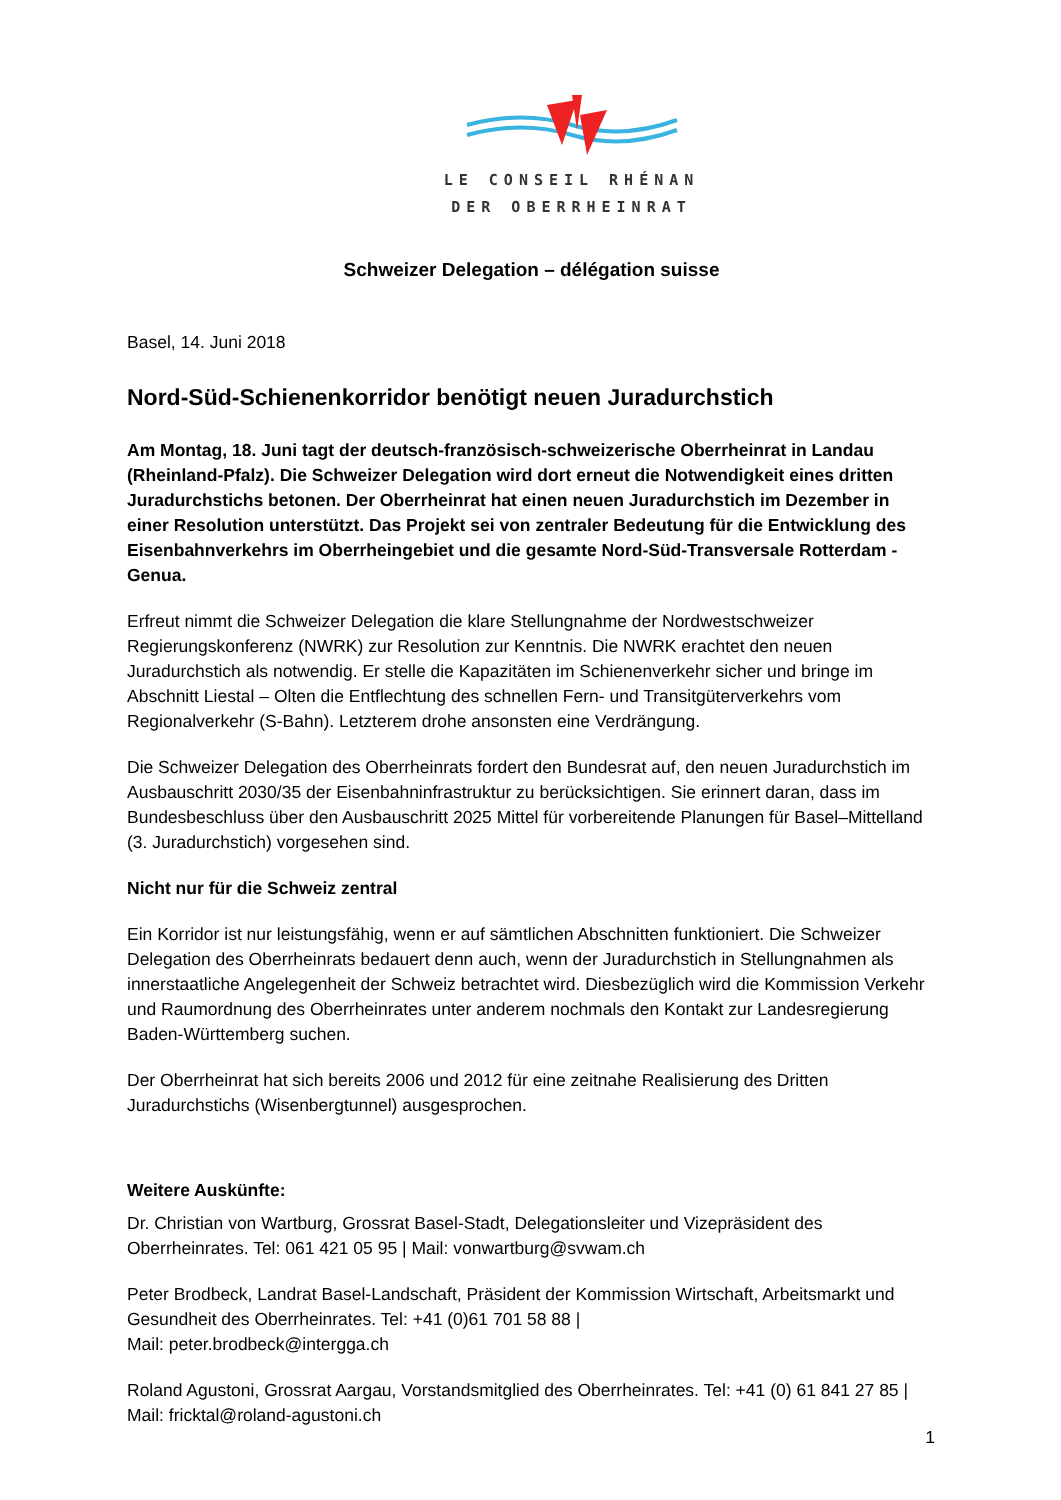LE CONSEIL RHÉNAN
DER OBERRHEINRAT
Schweizer Delegation – délégation suisse
Basel, 14. Juni 2018
Nord-Süd-Schienenkorridor benötigt neuen Juradurchstich
Am Montag, 18. Juni tagt der deutsch-französisch-schweizerische Oberrheinrat in Landau (Rheinland-Pfalz). Die Schweizer Delegation wird dort erneut die Notwendigkeit eines dritten Juradurchstichs betonen. Der Oberrheinrat hat einen neuen Juradurchstich im Dezember in einer Resolution unterstützt. Das Projekt sei von zentraler Bedeutung für die Entwicklung des Eisenbahnverkehrs im Oberrheingebiet und die gesamte Nord-Süd-Transversale Rotterdam - Genua.
Erfreut nimmt die Schweizer Delegation die klare Stellungnahme der Nordwestschweizer Regierungskonferenz (NWRK) zur Resolution zur Kenntnis. Die NWRK erachtet den neuen Juradurchstich als notwendig. Er stelle die Kapazitäten im Schienenverkehr sicher und bringe im Abschnitt Liestal – Olten die Entflechtung des schnellen Fern- und Transitgüterverkehrs vom Regionalverkehr (S-Bahn). Letzterem drohe ansonsten eine Verdrängung.
Die Schweizer Delegation des Oberrheinrats fordert den Bundesrat auf, den neuen Juradurchstich im Ausbauschritt 2030/35 der Eisenbahninfrastruktur zu berücksichtigen. Sie erinnert daran, dass im Bundesbeschluss über den Ausbauschritt 2025 Mittel für vorbereitende Planungen für Basel–Mittelland (3. Juradurchstich) vorgesehen sind.
Nicht nur für die Schweiz zentral
Ein Korridor ist nur leistungsfähig, wenn er auf sämtlichen Abschnitten funktioniert. Die Schweizer Delegation des Oberrheinrats bedauert denn auch, wenn der Juradurchstich in Stellungnahmen als innerstaatliche Angelegenheit der Schweiz betrachtet wird. Diesbezüglich wird die Kommission Verkehr und Raumordnung des Oberrheinrates unter anderem nochmals den Kontakt zur Landesregierung Baden-Württemberg suchen.
Der Oberrheinrat hat sich bereits 2006 und 2012 für eine zeitnahe Realisierung des Dritten Juradurchstichs (Wisenbergtunnel) ausgesprochen.
Weitere Auskünfte:
Dr. Christian von Wartburg, Grossrat Basel-Stadt, Delegationsleiter und Vizepräsident des Oberrheinrates. Tel: 061 421 05 95 | Mail: vonwartburg@svwam.ch
Peter Brodbeck, Landrat Basel-Landschaft, Präsident der Kommission Wirtschaft, Arbeitsmarkt und Gesundheit des Oberrheinrates. Tel: +41 (0)61 701 58 88 |
Mail: peter.brodbeck@intergga.ch
Roland Agustoni, Grossrat Aargau, Vorstandsmitglied des Oberrheinrates. Tel: +41 (0) 61 841 27 85 | Mail: fricktal@roland-agustoni.ch
1